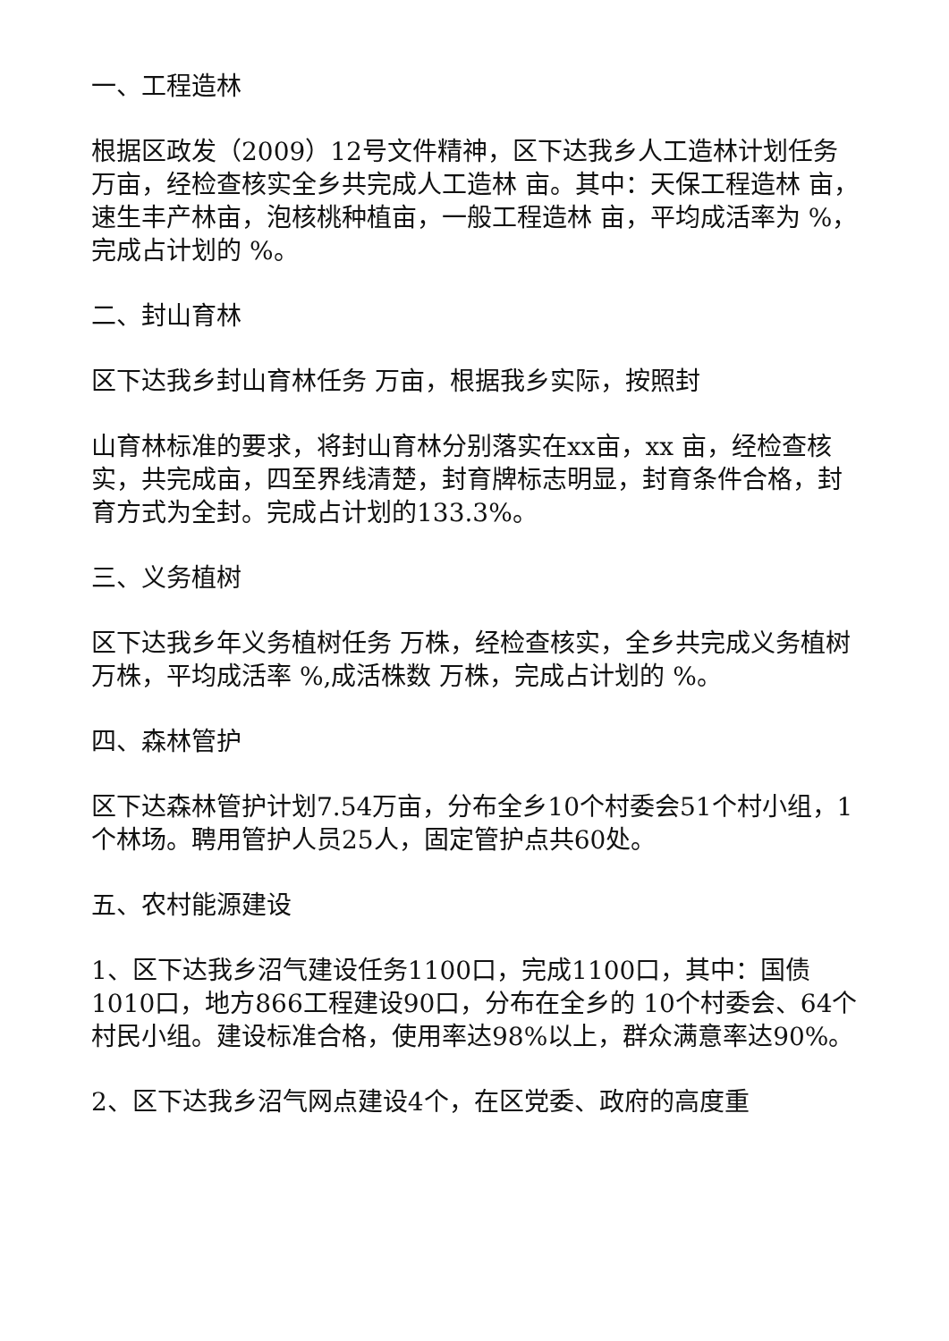一、工程造林
根据区政发（2009）12号文件精神，区下达我乡人工造林计划任务万亩，经检查核实全乡共完成人工造林 亩。其中：天保工程造林 亩，速生丰产林亩，泡核桃种植亩，一般工程造林 亩，平均成活率为 %，完成占计划的 %。
二、封山育林
区下达我乡封山育林任务 万亩，根据我乡实际，按照封
山育林标准的要求，将封山育林分别落实在xx亩，xx 亩，经检查核实，共完成亩，四至界线清楚，封育牌标志明显，封育条件合格，封育方式为全封。完成占计划的133.3%。
三、义务植树
区下达我乡年义务植树任务 万株，经检查核实，全乡共完成义务植树 万株，平均成活率 %,成活株数 万株，完成占计划的 %。
四、森林管护
区下达森林管护计划7.54万亩，分布全乡10个村委会51个村小组，1个林场。聘用管护人员25人，固定管护点共60处。
五、农村能源建设
1、区下达我乡沼气建设任务1100口，完成1100口，其中：国债1010口，地方866工程建设90口，分布在全乡的 10个村委会、64个村民小组。建设标准合格，使用率达98%以上，群众满意率达90%。
2、区下达我乡沼气网点建设4个，在区党委、政府的高度重